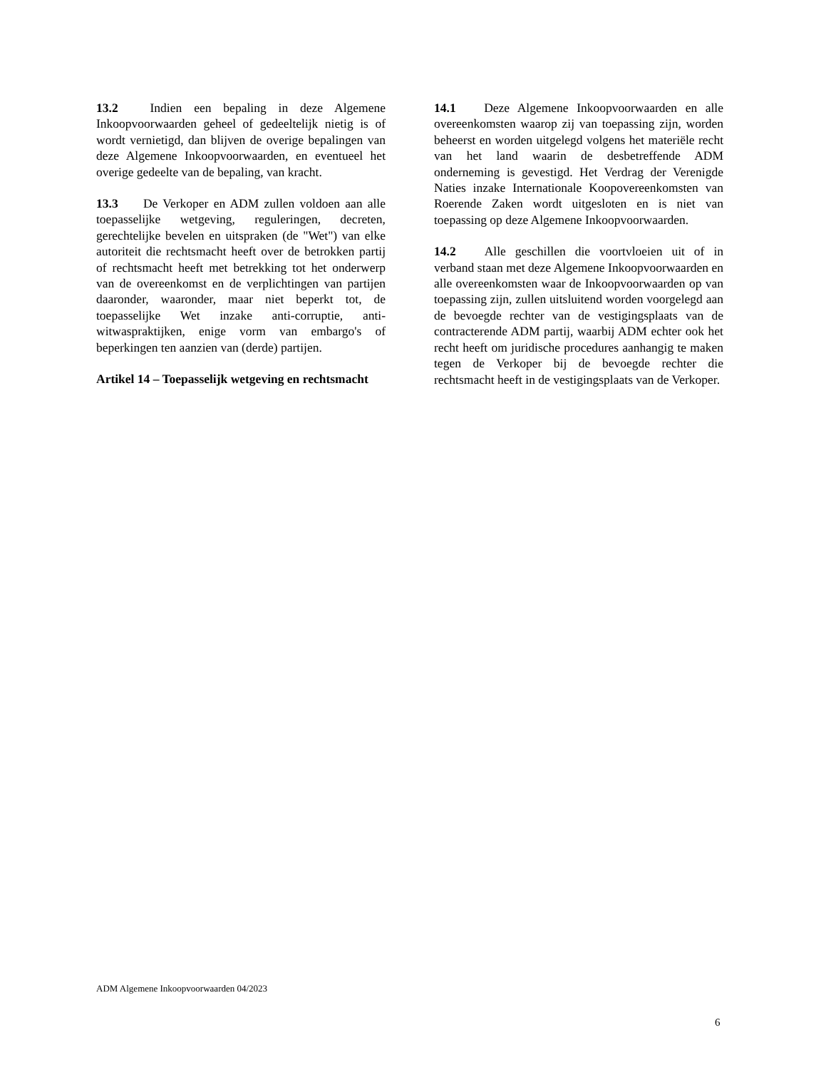13.2 Indien een bepaling in deze Algemene Inkoopvoorwaarden geheel of gedeeltelijk nietig is of wordt vernietigd, dan blijven de overige bepalingen van deze Algemene Inkoopvoorwaarden, en eventueel het overige gedeelte van de bepaling, van kracht.
13.3 De Verkoper en ADM zullen voldoen aan alle toepasselijke wetgeving, reguleringen, decreten, gerechtelijke bevelen en uitspraken (de "Wet") van elke autoriteit die rechtsmacht heeft over de betrokken partij of rechtsmacht heeft met betrekking tot het onderwerp van de overeenkomst en de verplichtingen van partijen daaronder, waaronder, maar niet beperkt tot, de toepasselijke Wet inzake anti-corruptie, anti-witwaspraktijken, enige vorm van embargo's of beperkingen ten aanzien van (derde) partijen.
Artikel 14 – Toepasselijk wetgeving en rechtsmacht
14.1 Deze Algemene Inkoopvoorwaarden en alle overeenkomsten waarop zij van toepassing zijn, worden beheerst en worden uitgelegd volgens het materiële recht van het land waarin de desbetreffende ADM onderneming is gevestigd. Het Verdrag der Verenigde Naties inzake Internationale Koopovereenkomsten van Roerende Zaken wordt uitgesloten en is niet van toepassing op deze Algemene Inkoopvoorwaarden.
14.2 Alle geschillen die voortvloeien uit of in verband staan met deze Algemene Inkoopvoorwaarden en alle overeenkomsten waar de Inkoopvoorwaarden op van toepassing zijn, zullen uitsluitend worden voorgelegd aan de bevoegde rechter van de vestigingsplaats van de contracterende ADM partij, waarbij ADM echter ook het recht heeft om juridische procedures aanhangig te maken tegen de Verkoper bij de bevoegde rechter die rechtsmacht heeft in de vestigingsplaats van de Verkoper.
ADM Algemene Inkoopvoorwaarden 04/2023
6